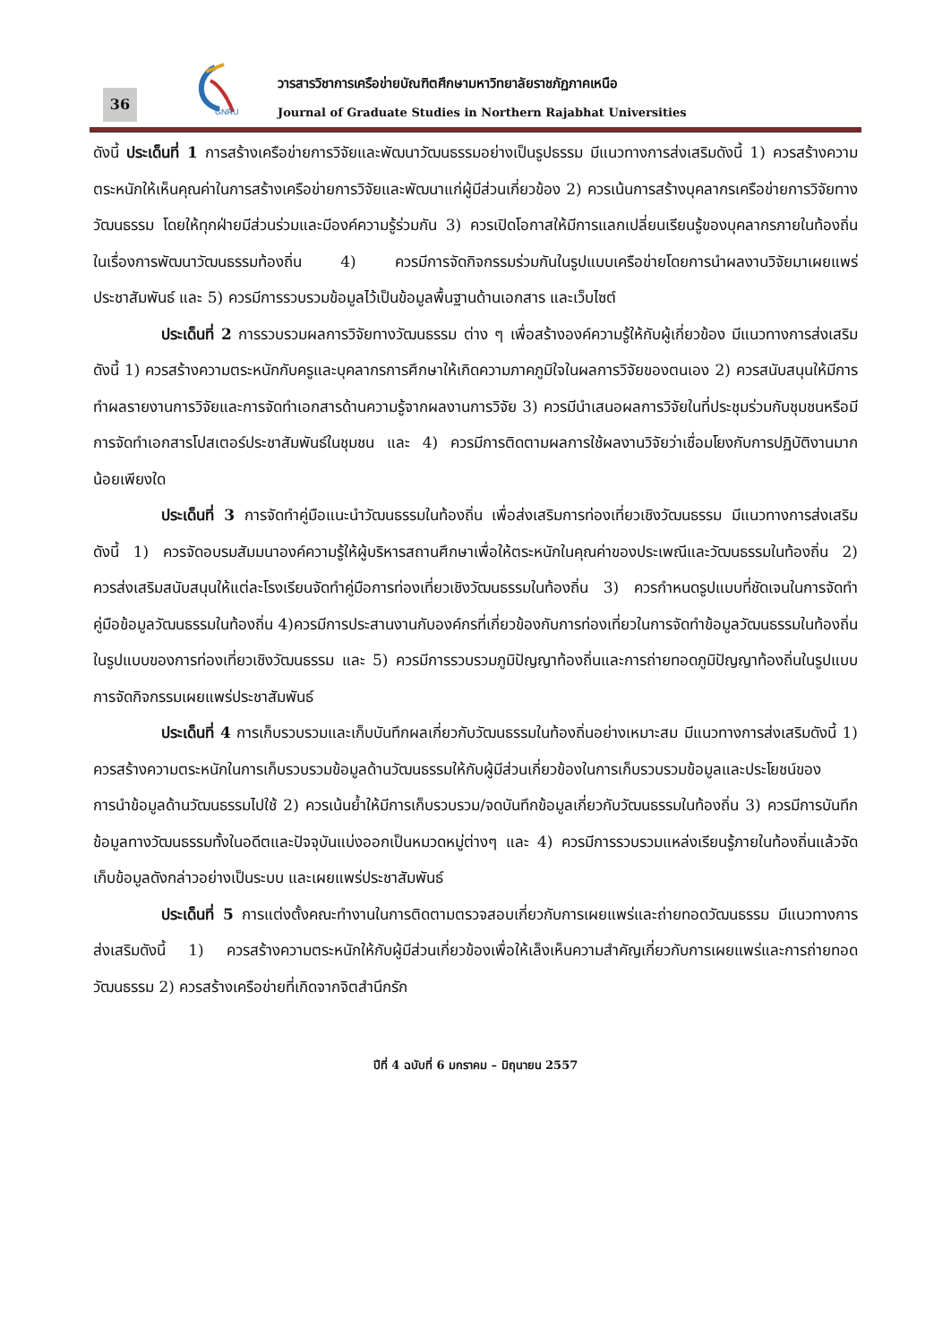36
GNRU
วารสารวิชาการเครือข่ายบัณฑิตศึกษามหาวิทยาลัยราชภัฏภาคเหนือ
Journal of Graduate Studies in Northern Rajabhat Universities
ดังนี้ ประเด็นที่ 1 การสร้างเครือข่ายการวิจัยและพัฒนาวัฒนธรรมอย่างเป็นรูปธรรม มีแนวทางการส่งเสริมดังนี้ 1) ควรสร้างความตระหนักให้เห็นคุณค่าในการสร้างเครือข่ายการวิจัยและพัฒนาแก่ผู้มีส่วนเกี่ยวข้อง 2) ควรเน้นการสร้างบุคลากรเครือข่ายการวิจัยทางวัฒนธรรม โดยให้ทุกฝ่ายมีส่วนร่วมและมีองค์ความรู้ร่วมกัน 3) ควรเปิดโอกาสให้มีการแลกเปลี่ยนเรียนรู้ของบุคลากรภายในท้องถิ่นในเรื่องการพัฒนาวัฒนธรรมท้องถิ่น 4) ควรมีการจัดกิจกรรมร่วมกันในรูปแบบเครือข่ายโดยการนำผลงานวิจัยมาเผยแพร่ประชาสัมพันธ์ และ 5) ควรมีการรวบรวมข้อมูลไว้เป็นข้อมูลพื้นฐานด้านเอกสาร และเว็บไซต์
ประเด็นที่ 2 การรวบรวมผลการวิจัยทางวัฒนธรรม ต่าง ๆ เพื่อสร้างองค์ความรู้ให้กับผู้เกี่ยวข้อง มีแนวทางการส่งเสริมดังนี้ 1) ควรสร้างความตระหนักกับครูและบุคลากรการศึกษาให้เกิดความภาคภูมิใจในผลการวิจัยของตนเอง 2) ควรสนับสนุนให้มีการทำผลรายงานการวิจัยและการจัดทำเอกสารด้านความรู้จากผลงานการวิจัย 3) ควรมีนำเสนอผลการวิจัยในที่ประชุมร่วมกับชุมชนหรือมีการจัดทำเอกสารโปสเตอร์ประชาสัมพันธ์ในชุมชน และ 4) ควรมีการติดตามผลการใช้ผลงานวิจัยว่าเชื่อมโยงกับการปฏิบัติงานมากน้อยเพียงใด
ประเด็นที่ 3 การจัดทำคู่มือแนะนำวัฒนธรรมในท้องถิ่น เพื่อส่งเสริมการท่องเที่ยวเชิงวัฒนธรรม มีแนวทางการส่งเสริมดังนี้ 1) ควรจัดอบรมสัมมนาองค์ความรู้ให้ผู้บริหารสถานศึกษาเพื่อให้ตระหนักในคุณค่าของประเพณีและวัฒนธรรมในท้องถิ่น 2) ควรส่งเสริมสนับสนุนให้แต่ละโรงเรียนจัดทำคู่มือการท่องเที่ยวเชิงวัฒนธรรมในท้องถิ่น 3) ควรกำหนดรูปแบบที่ชัดเจนในการจัดทำคู่มือข้อมูลวัฒนธรรมในท้องถิ่น 4)ควรมีการประสานงานกับองค์กรที่เกี่ยวข้องกับการท่องเที่ยวในการจัดทำข้อมูลวัฒนธรรมในท้องถิ่นในรูปแบบของการท่องเที่ยวเชิงวัฒนธรรม และ 5) ควรมีการรวบรวมภูมิปัญญาท้องถิ่นและการถ่ายทอดภูมิปัญญาท้องถิ่นในรูปแบบการจัดกิจกรรมเผยแพร่ประชาสัมพันธ์
ประเด็นที่ 4 การเก็บรวบรวมและเก็บบันทึกผลเกี่ยวกับวัฒนธรรมในท้องถิ่นอย่างเหมาะสม มีแนวทางการส่งเสริมดังนี้ 1) ควรสร้างความตระหนักในการเก็บรวบรวมข้อมูลด้านวัฒนธรรมให้กับผู้มีส่วนเกี่ยวข้องในการเก็บรวบรวมข้อมูลและประโยชน์ของการนำข้อมูลด้านวัฒนธรรมไปใช้ 2) ควรเน้นย้ำให้มีการเก็บรวบรวม/จดบันทึกข้อมูลเกี่ยวกับวัฒนธรรมในท้องถิ่น 3) ควรมีการบันทึกข้อมูลทางวัฒนธรรมทั้งในอดีตและปัจจุบันแบ่งออกเป็นหมวดหมู่ต่างๆ และ 4) ควรมีการรวบรวมแหล่งเรียนรู้ภายในท้องถิ่นแล้วจัดเก็บข้อมูลดังกล่าวอย่างเป็นระบบ และเผยแพร่ประชาสัมพันธ์
ประเด็นที่ 5 การแต่งตั้งคณะทำงานในการติดตามตรวจสอบเกี่ยวกับการเผยแพร่และถ่ายทอดวัฒนธรรม มีแนวทางการส่งเสริมดังนี้ 1) ควรสร้างความตระหนักให้กับผู้มีส่วนเกี่ยวข้องเพื่อให้เล็งเห็นความสำคัญเกี่ยวกับการเผยแพร่และการถ่ายทอดวัฒนธรรม 2) ควรสร้างเครือข่ายที่เกิดจากจิตสำนึกรัก
ปีที่ 4 ฉบับที่ 6 มกราคม – มิถุนายน 2557